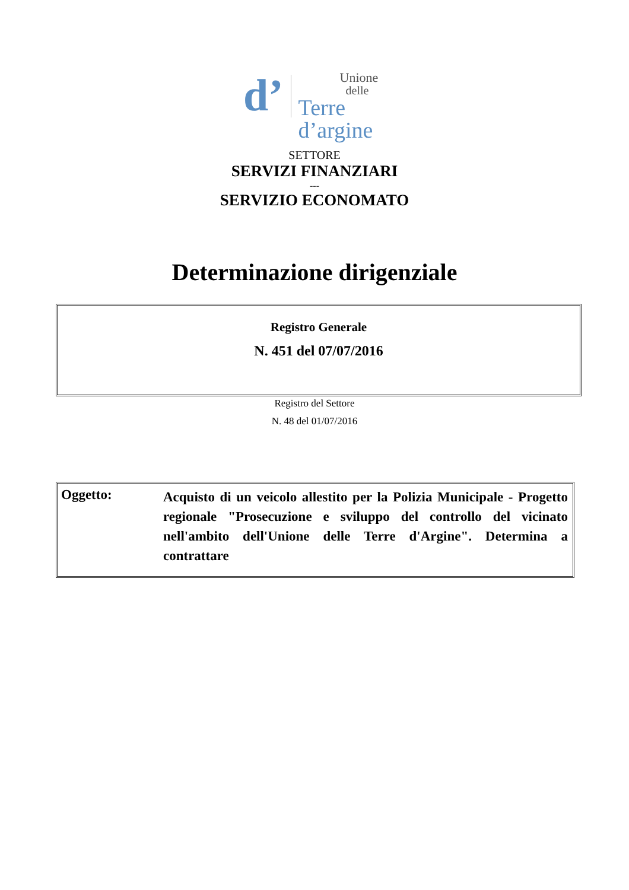d’ Unione
delle
Terre
d’argine
SETTORE
SERVIZI FINANZIARI
---
SERVIZIO ECONOMATO
Determinazione dirigenziale
Registro Generale
N. 451 del 07/07/2016
Registro del Settore
N. 48 del 01/07/2016
Oggetto:
Acquisto di un veicolo allestito per la Polizia Municipale - Progetto regionale "Prosecuzione e sviluppo del controllo del vicinato nell'ambito dell'Unione delle Terre d'Argine". Determina a contrattare